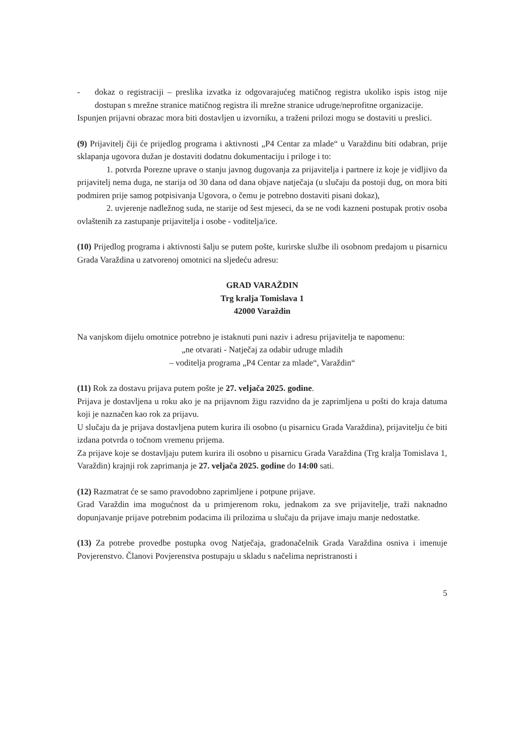- dokaz o registraciji – preslika izvatka iz odgovarajućeg matičnog registra ukoliko ispis istog nije dostupan s mrežne stranice matičnog registra ili mrežne stranice udruge/neprofitne organizacije.
Ispunjen prijavni obrazac mora biti dostavljen u izvorniku, a traženi prilozi mogu se dostaviti u preslici.
(9) Prijavitelj čiji će prijedlog programa i aktivnosti „P4 Centar za mlade“ u Varaždinu biti odabran, prije sklapanja ugovora dužan je dostaviti dodatnu dokumentaciju i priloge i to:
1. potvrda Porezne uprave o stanju javnog dugovanja za prijavitelja i partnere iz koje je vidljivo da prijavitelj nema duga, ne starija od 30 dana od dana objave natječaja (u slučaju da postoji dug, on mora biti podmiren prije samog potpisivanja Ugovora, o čemu je potrebno dostaviti pisani dokaz),
2. uvjerenje nadležnog suda, ne starije od šest mjeseci, da se ne vodi kazneni postupak protiv osoba ovlaštenih za zastupanje prijavitelja i osobe - voditelja/ice.
(10) Prijedlog programa i aktivnosti šalju se putem pošte, kurirske službe ili osobnom predajom u pisarnicu Grada Varaždina u zatvorenoj omotnici na sljedeću adresu:
GRAD VARAŽDIN
Trg kralja Tomislava 1
42000 Varaždin
Na vanjskom dijelu omotnice potrebno je istaknuti puni naziv i adresu prijavitelja te napomenu:
„ne otvarati - Natječaj za odabir udruge mladih
– voditelja programa „P4 Centar za mlade“, Varaždin“
(11) Rok za dostavu prijava putem pošte je 27. veljača 2025. godine.
Prijava je dostavljena u roku ako je na prijavnom žigu razvidno da je zaprimljena u pošti do kraja datuma koji je naznačen kao rok za prijavu.
U slučaju da je prijava dostavljena putem kurira ili osobno (u pisarnicu Grada Varaždina), prijavitelju će biti izdana potvrda o točnom vremenu prijema.
Za prijave koje se dostavljaju putem kurira ili osobno u pisarnicu Grada Varaždina (Trg kralja Tomislava 1, Varaždin) krajnji rok zaprimanja je 27. veljača 2025. godine do 14:00 sati.
(12) Razmatrat će se samo pravodobno zaprimljene i potpune prijave.
Grad Varaždin ima mogućnost da u primjerenom roku, jednakom za sve prijavitelje, traži naknadno dopunjavanje prijave potrebnim podacima ili prilozima u slučaju da prijave imaju manje nedostatke.
(13) Za potrebe provedbe postupka ovog Natječaja, gradonačelnik Grada Varaždina osniva i imenuje Povjerenstvo. Članovi Povjerenstva postupaju u skladu s načelima nepristranosti i
5